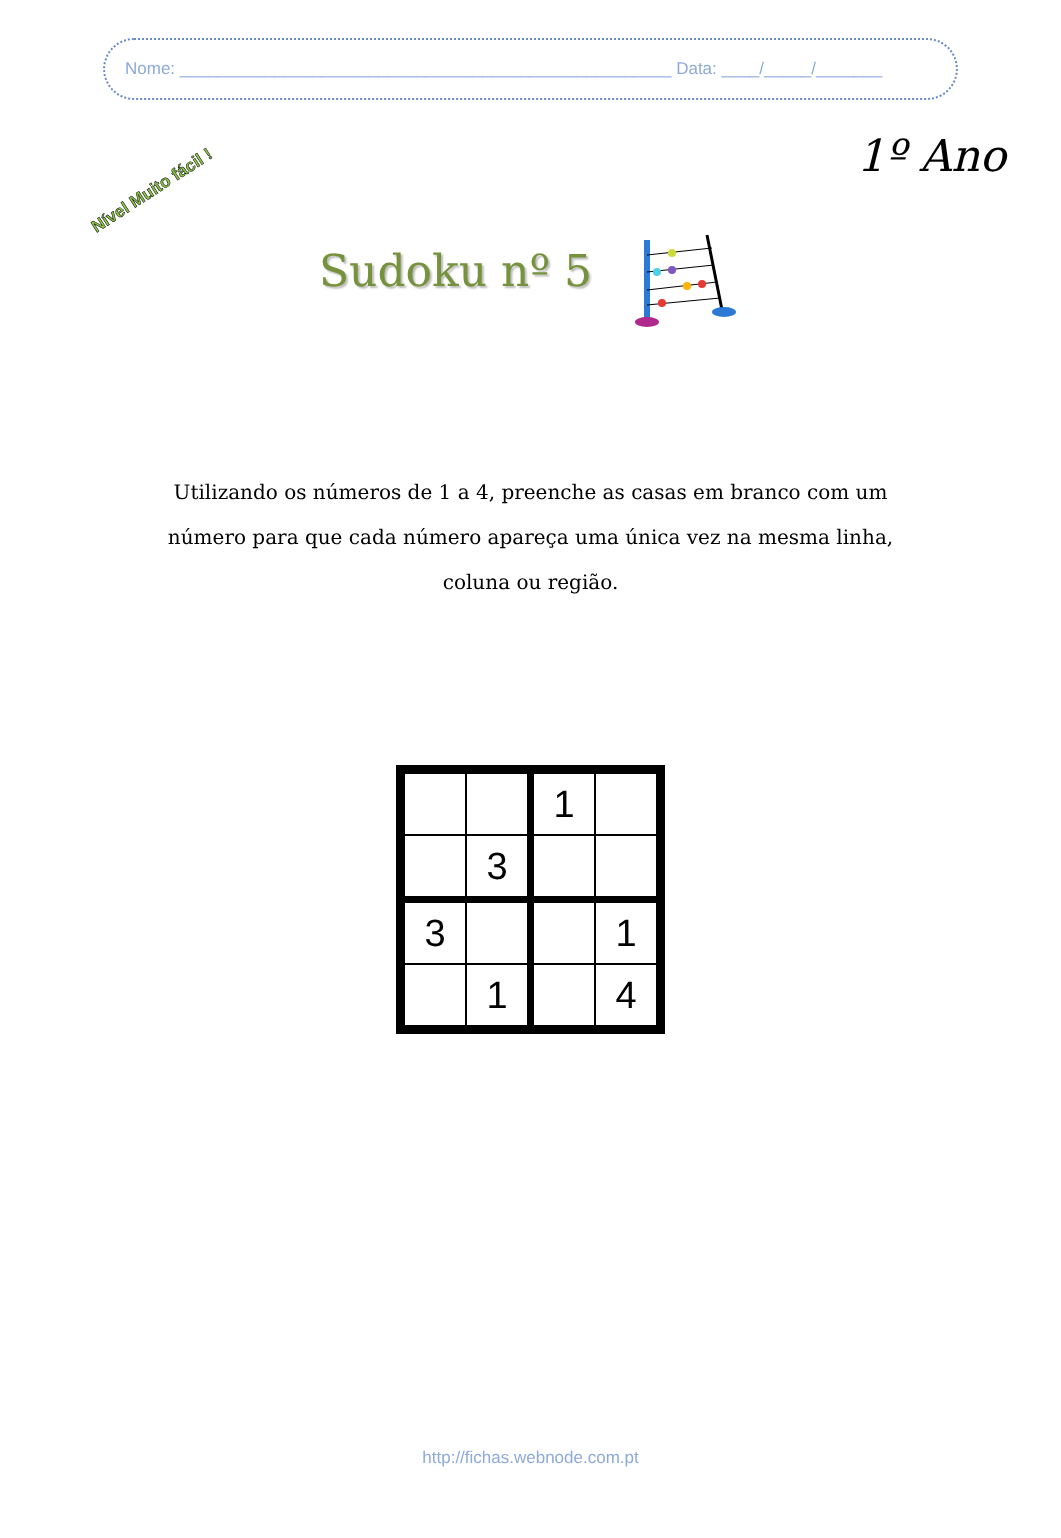Nome: ____________________________________________________ Data: ____/_____/_______
Nível Muito fácil !
1º Ano
Sudoku nº 5
Utilizando os números de 1 a 4, preenche as casas em branco com um número para que cada número apareça uma única vez na mesma linha, coluna ou região.
| | | 1 | |
| | 3 | | |
| 3 | | | 1 |
| | 1 | | 4 |
http://fichas.webnode.com.pt